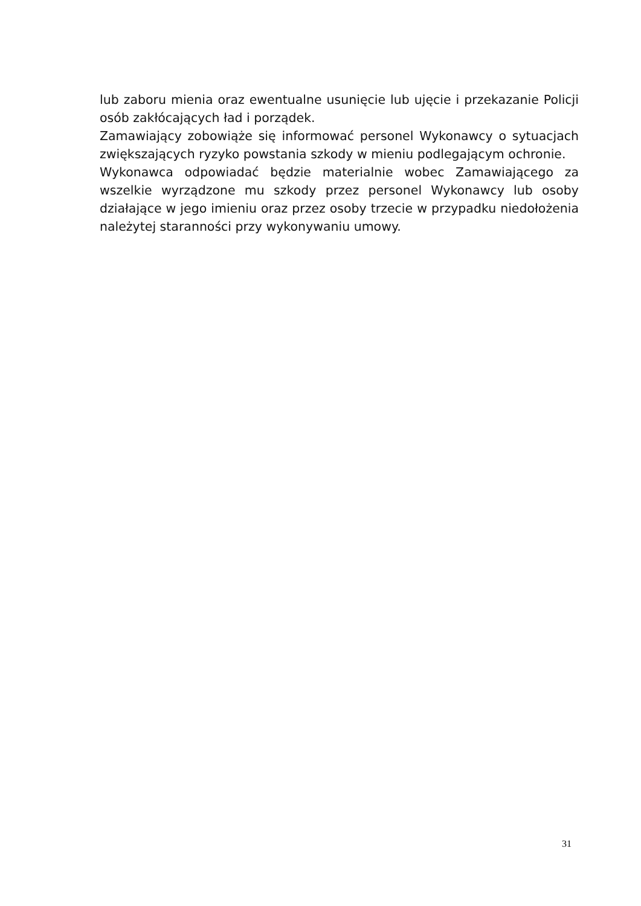lub zaboru mienia oraz ewentualne usunięcie lub ujęcie i przekazanie Policji osób zakłócających ład i porządek.
Zamawiający zobowiąże się informować personel Wykonawcy o sytuacjach zwiększających ryzyko powstania szkody w mieniu podlegającym ochronie.
Wykonawca odpowiadać będzie materialnie wobec Zamawiającego za wszelkie wyrządzone mu szkody przez personel Wykonawcy lub osoby działające w jego imieniu oraz przez osoby trzecie w przypadku niedołożenia należytej staranności przy wykonywaniu umowy.
31